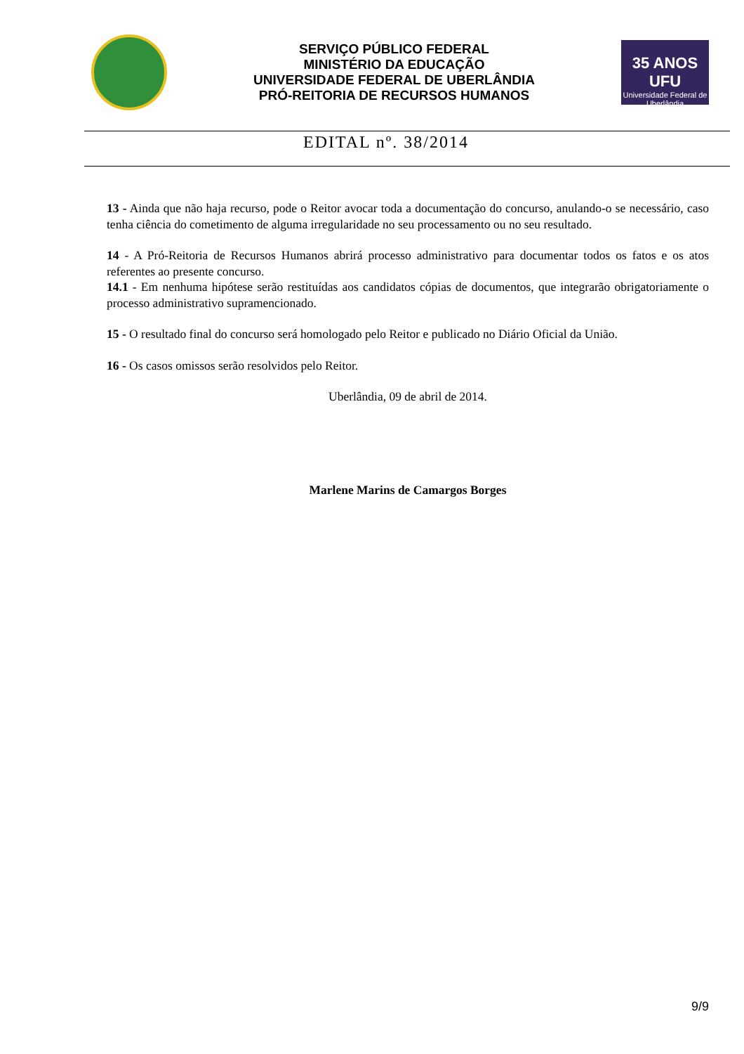SERVIÇO PÚBLICO FEDERAL
MINISTÉRIO DA EDUCAÇÃO
UNIVERSIDADE FEDERAL DE UBERLÂNDIA
PRÓ-REITORIA DE RECURSOS HUMANOS
35 ANOS UFU
Universidade Federal de Uberlândia
EDITAL nº. 38/2014
13 - Ainda que não haja recurso, pode o Reitor avocar toda a documentação do concurso, anulando-o se necessário, caso tenha ciência do cometimento de alguma irregularidade no seu processamento ou no seu resultado.
14 - A Pró-Reitoria de Recursos Humanos abrirá processo administrativo para documentar todos os fatos e os atos referentes ao presente concurso.
14.1 - Em nenhuma hipótese serão restituídas aos candidatos cópias de documentos, que integrarão obrigatoriamente o processo administrativo supramencionado.
15 - O resultado final do concurso será homologado pelo Reitor e publicado no Diário Oficial da União.
16 - Os casos omissos serão resolvidos pelo Reitor.
Uberlândia, 09 de abril de 2014.
Marlene Marins de Camargos Borges
9/9